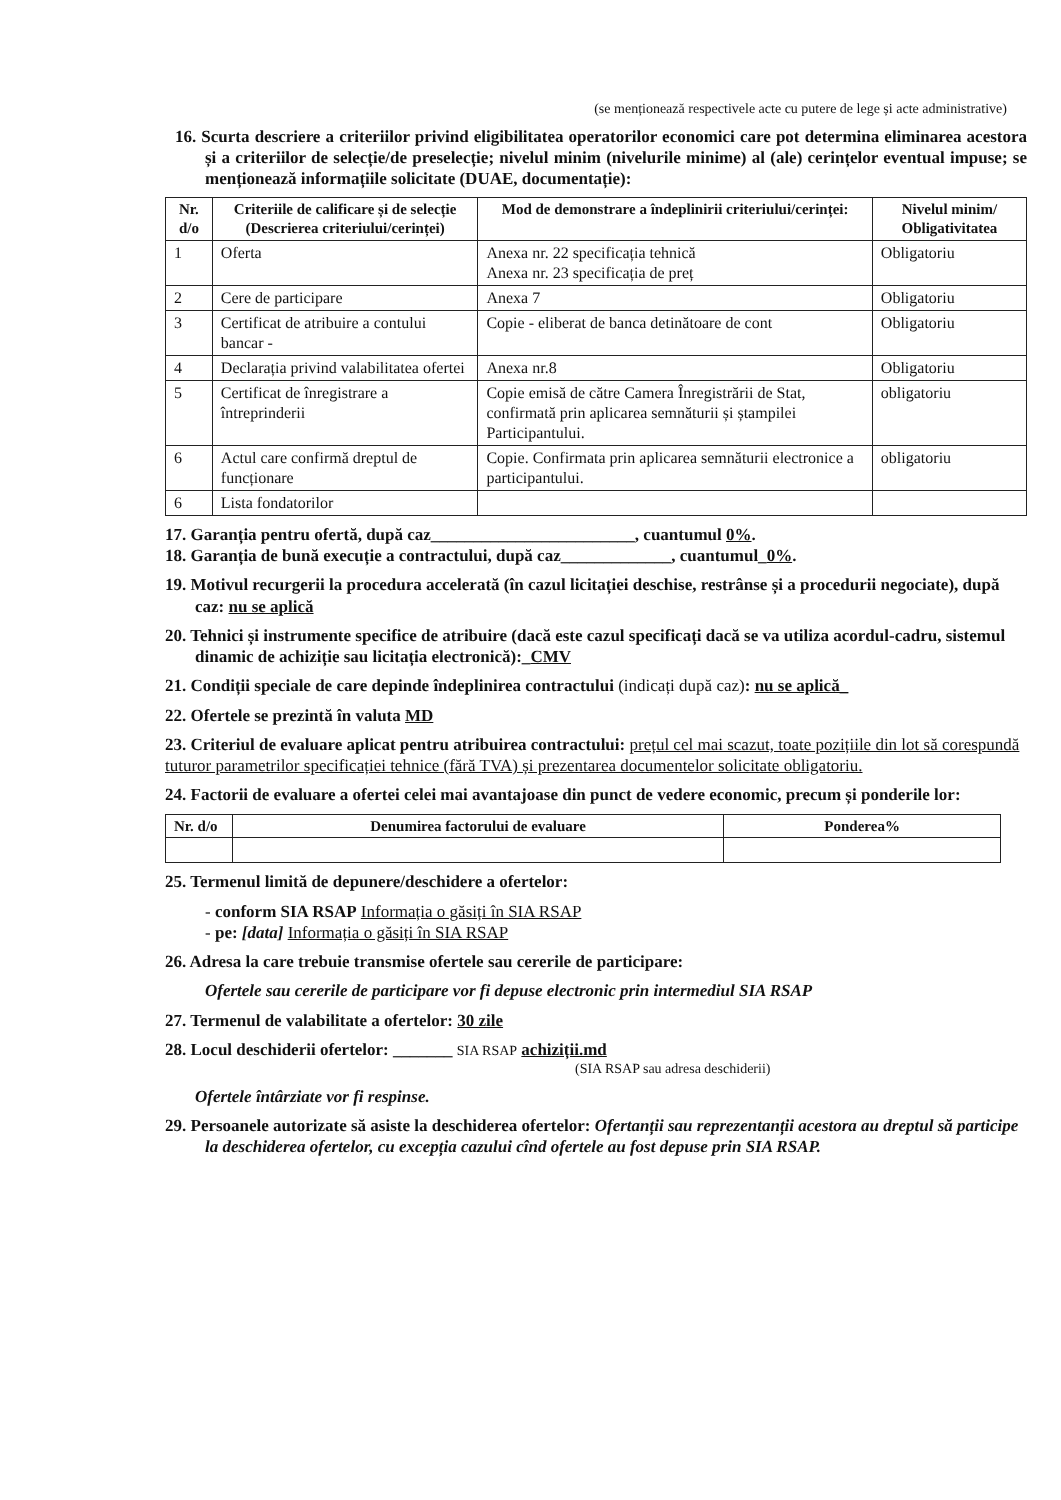(se menționează respectivele acte cu putere de lege și acte administrative)
16. Scurta descriere a criteriilor privind eligibilitatea operatorilor economici care pot determina eliminarea acestora și a criteriilor de selecție/de preselecție; nivelul minim (nivelurile minime) al (ale) cerințelor eventual impuse; se menționează informațiile solicitate (DUAE, documentație):
| Nr. d/o | Criteriile de calificare și de selecție (Descrierea criteriului/cerinței) | Mod de demonstrare a îndeplinirii criteriului/cerinței: | Nivelul minim/ Obligativitatea |
| --- | --- | --- | --- |
| 1 | Oferta | Anexa nr. 22 specificația tehnică Anexa nr. 23 specificația de preț | Obligatoriu |
| 2 | Cere de participare | Anexa 7 | Obligatoriu |
| 3 | Certificat de atribuire a contului bancar - | Copie - eliberat de banca detinătoare de cont | Obligatoriu |
| 4 | Declarația privind valabilitatea ofertei | Anexa nr.8 | Obligatoriu |
| 5 | Certificat de înregistrare a întreprinderii | Copie emisă de către Camera Înregistrării de Stat, confirmată prin aplicarea semnăturii și ștampilei Participantului. | obligatoriu |
| 6 | Actul care confirmă dreptul de funcționare | Copie. Confirmata prin aplicarea semnăturii electronice a participantului. | obligatoriu |
| 6 | Lista fondatorilor | | |
17. Garanția pentru ofertă, după caz________________________, cuantumul 0%.
18. Garanția de bună execuție a contractului, după caz_____________, cuantumul_0%.
19. Motivul recurgerii la procedura accelerată (în cazul licitației deschise, restrânse și a procedurii negociate), după caz: nu se aplică
20. Tehnici și instrumente specifice de atribuire (dacă este cazul specificați dacă se va utiliza acordul-cadru, sistemul dinamic de achiziție sau licitația electronică):_CMV
21. Condiții speciale de care depinde îndeplinirea contractului (indicați după caz): nu se aplică_
22. Ofertele se prezintă în valuta MD
23. Criteriul de evaluare aplicat pentru atribuirea contractului: prețul cel mai scazut, toate pozițiile din lot să corespundă tuturor parametrilor specificației tehnice (fără TVA) și prezentarea documentelor solicitate obligatoriu.
24. Factorii de evaluare a ofertei celei mai avantajoase din punct de vedere economic, precum și ponderile lor:
| Nr. d/o | Denumirea factorului de evaluare | Ponderea% |
| --- | --- | --- |
25. Termenul limită de depunere/deschidere a ofertelor:
- conform SIA RSAP Informația o găsiți în SIA RSAP
- pe: [data] Informația o găsiți în SIA RSAP
26. Adresa la care trebuie transmise ofertele sau cererile de participare:
Ofertele sau cererile de participare vor fi depuse electronic prin intermediul SIA RSAP
27. Termenul de valabilitate a ofertelor: 30 zile
28. Locul deschiderii ofertelor: _______ SIA RSAP achiziții.md
(SIA RSAP sau adresa deschiderii)
Ofertele întârziate vor fi respinse.
29. Persoanele autorizate să asiste la deschiderea ofertelor: Ofertanții sau reprezentanții acestora au dreptul să participe la deschiderea ofertelor, cu excepția cazului cînd ofertele au fost depuse prin SIA RSAP.